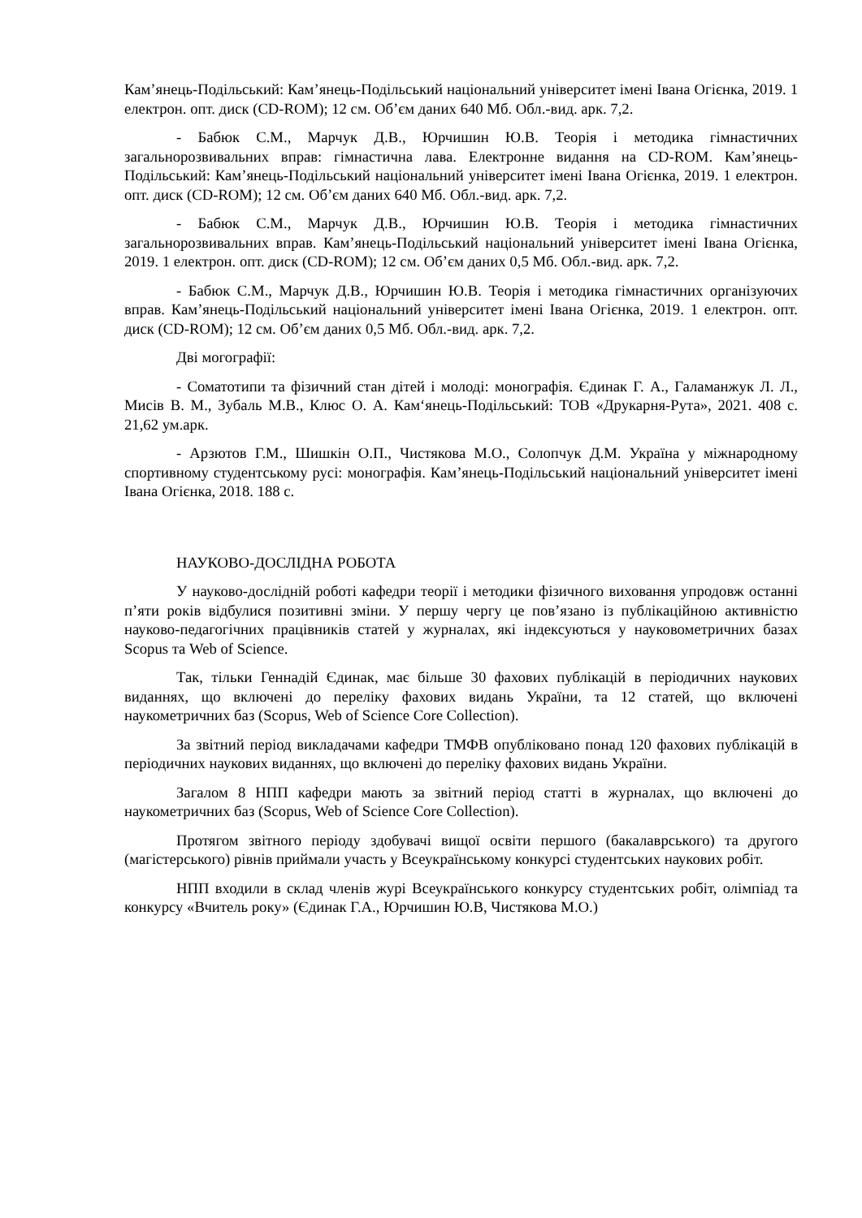Кам’янець-Подільський: Кам’янець-Подільський національний університет імені Івана Огієнка, 2019. 1 електрон. опт. диск (CD-ROM); 12 см. Об’єм даних 640 Мб. Обл.-вид. арк. 7,2.
- Бабюк С.М., Марчук Д.В., Юрчишин Ю.В. Теорія і методика гімнастичних загальнорозвивальних вправ: гімнастична лава. Електронне видання на CD-ROM. Кам’янець-Подільський: Кам’янець-Подільський національний університет імені Івана Огієнка, 2019. 1 електрон. опт. диск (CD-ROM); 12 см. Об’єм даних 640 Мб. Обл.-вид. арк. 7,2.
- Бабюк С.М., Марчук Д.В., Юрчишин Ю.В. Теорія і методика гімнастичних загальнорозвивальних вправ. Кам’янець-Подільський національний університет імені Івана Огієнка, 2019. 1 електрон. опт. диск (CD-ROM); 12 см. Об’єм даних 0,5 Мб. Обл.-вид. арк. 7,2.
- Бабюк С.М., Марчук Д.В., Юрчишин Ю.В. Теорія і методика гімнастичних організуючих вправ. Кам’янець-Подільський національний університет імені Івана Огієнка, 2019. 1 електрон. опт. диск (CD-ROM); 12 см. Об’єм даних 0,5 Мб. Обл.-вид. арк. 7,2.
Дві могографії:
- Соматотипи та фізичний стан дітей і молоді: монографія. Єдинак Г. А., Галаманжук Л. Л., Мисів В. М., Зубаль М.В., Клюс О. А. Кам‘янець-Подільський: ТОВ «Друкарня-Рута», 2021. 408 с. 21,62 ум.арк.
- Арзютов Г.М., Шишкін О.П., Чистякова М.О., Солопчук Д.М. Україна у міжнародному спортивному студентському русі: монографія. Кам’янець-Подільський національний університет імені Івана Огієнка, 2018. 188 с.
НАУКОВО-ДОСЛІДНА РОБОТА
У науково-дослідній роботі кафедри теорії і методики фізичного виховання упродовж останні п’яти років відбулися позитивні зміни. У першу чергу це пов’язано із публікаційною активністю науково-педагогічних працівників статей у журналах, які індексуються у науковометричних базах Scopus та Web of Science.
Так, тільки Геннадій Єдинак, має більше 30 фахових публікацій в періодичних наукових виданнях, що включені до переліку фахових видань України, та 12 статей, що включені наукометричних баз (Scopus, Web of Science Core Collection).
За звітний період викладачами кафедри ТМФВ опубліковано понад 120 фахових публікацій в періодичних наукових виданнях, що включені до переліку фахових видань України.
Загалом 8 НПП кафедри мають за звітний період статті в журналах, що включені до наукометричних баз (Scopus, Web of Science Core Collection).
Протягом звітного періоду здобувачі вищої освіти першого (бакалаврського) та другого (магістерського) рівнів приймали участь у Всеукраїнському конкурсі студентських наукових робіт.
НПП входили в склад членів журі Всеукраїнського конкурсу студентських робіт, олімпіад та конкурсу «Вчитель року» (Єдинак Г.А., Юрчишин Ю.В, Чистякова М.О.)